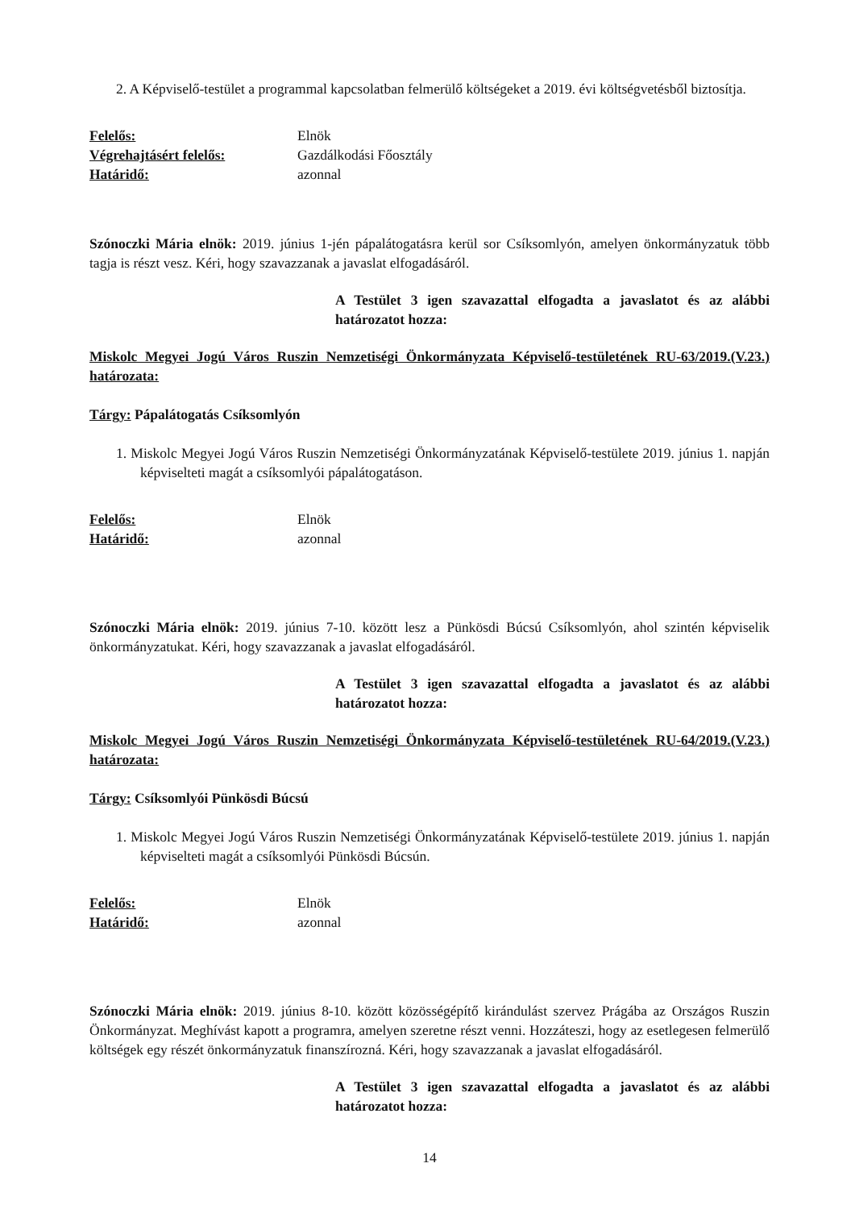2. A Képviselő-testület a programmal kapcsolatban felmerülő költségeket a 2019. évi költségvetésből biztosítja.
Felelős: Elnök Végrehajtásért felelős: Gazdálkodási Főosztály Határidő: azonnal
Szónoczki Mária elnök: 2019. június 1-jén pápalátogatásra kerül sor Csíksomlyón, amelyen önkormányzatuk több tagja is részt vesz. Kéri, hogy szavazzanak a javaslat elfogadásáról.
A Testület 3 igen szavazattal elfogadta a javaslatot és az alábbi határozatot hozza:
Miskolc Megyei Jogú Város Ruszin Nemzetiségi Önkormányzata Képviselő-testületének RU-63/2019.(V.23.) határozata:
Tárgy: Pápalátogatás Csíksomlyón
1. Miskolc Megyei Jogú Város Ruszin Nemzetiségi Önkormányzatának Képviselő-testülete 2019. június 1. napján képviselteti magát a csíksomlyói pápalátogatáson.
Felelős: Elnök Határidő: azonnal
Szónoczki Mária elnök: 2019. június 7-10. között lesz a Pünkösdi Búcsú Csíksomlyón, ahol szintén képviselik önkormányzatukat. Kéri, hogy szavazzanak a javaslat elfogadásáról.
A Testület 3 igen szavazattal elfogadta a javaslatot és az alábbi határozatot hozza:
Miskolc Megyei Jogú Város Ruszin Nemzetiségi Önkormányzata Képviselő-testületének RU-64/2019.(V.23.) határozata:
Tárgy: Csíksomlyói Pünkösdi Búcsú
1. Miskolc Megyei Jogú Város Ruszin Nemzetiségi Önkormányzatának Képviselő-testülete 2019. június 1. napján képviselteti magát a csíksomlyói Pünkösdi Búcsún.
Felelős: Elnök Határidő: azonnal
Szónoczki Mária elnök: 2019. június 8-10. között közösségépítő kirándulást szervez Prágába az Országos Ruszin Önkormányzat. Meghívást kapott a programra, amelyen szeretne részt venni. Hozzáteszi, hogy az esetlegesen felmerülő költségek egy részét önkormányzatuk finanszírozná. Kéri, hogy szavazzanak a javaslat elfogadásáról.
A Testület 3 igen szavazattal elfogadta a javaslatot és az alábbi határozatot hozza:
14